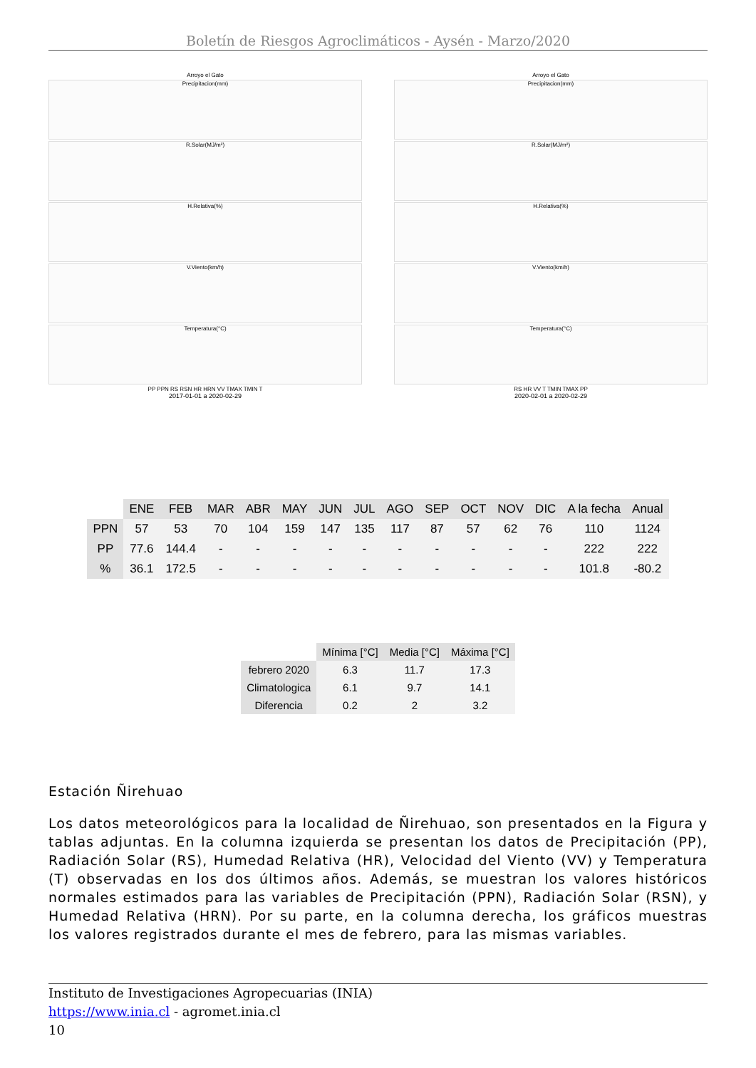Boletín de Riesgos Agroclimáticos - Aysén - Marzo/2020
Arroyo el Gato
Precipitacion(mm)
R.Solar(MJ/m²)
H.Relativa(%)
V.Viento(km/h)
Temperatura(°C)
PP PPN RS RSN HR HRN VV TMAX TMIN T
2017-01-01 a 2020-02-29
Arroyo el Gato
Precipitacion(mm)
R.Solar(MJ/m²)
H.Relativa(%)
V.Viento(km/h)
Temperatura(°C)
RS HR VV T TMIN TMAX PP
2020-02-01 a 2020-02-29
| | ENE | FEB | MAR | ABR | MAY | JUN | JUL | AGO | SEP | OCT | NOV | DIC | A la fecha | Anual |
| --- | --- | --- | --- | --- | --- | --- | --- | --- | --- | --- | --- | --- | --- | --- |
| PPN | 57 | 53 | 70 | 104 | 159 | 147 | 135 | 117 | 87 | 57 | 62 | 76 | 110 | 1124 |
| PP | 77.6 | 144.4 | - | - | - | - | - | - | - | - | - | - | 222 | 222 |
| % | 36.1 | 172.5 | - | - | - | - | - | - | - | - | - | - | 101.8 | -80.2 |
| | Mínima [°C] | Media [°C] | Máxima [°C] |
| --- | --- | --- | --- |
| febrero 2020 | 6.3 | 11.7 | 17.3 |
| Climatologica | 6.1 | 9.7 | 14.1 |
| Diferencia | 0.2 | 2 | 3.2 |
Estación Ñirehuao
Los datos meteorológicos para la localidad de Ñirehuao, son presentados en la Figura y tablas adjuntas. En la columna izquierda se presentan los datos de Precipitación (PP), Radiación Solar (RS), Humedad Relativa (HR), Velocidad del Viento (VV) y Temperatura (T) observadas en los dos últimos años. Además, se muestran los valores históricos normales estimados para las variables de Precipitación (PPN), Radiación Solar (RSN), y Humedad Relativa (HRN). Por su parte, en la columna derecha, los gráficos muestras los valores registrados durante el mes de febrero, para las mismas variables.
Instituto de Investigaciones Agropecuarias (INIA)
https://www.inia.cl - agromet.inia.cl
10